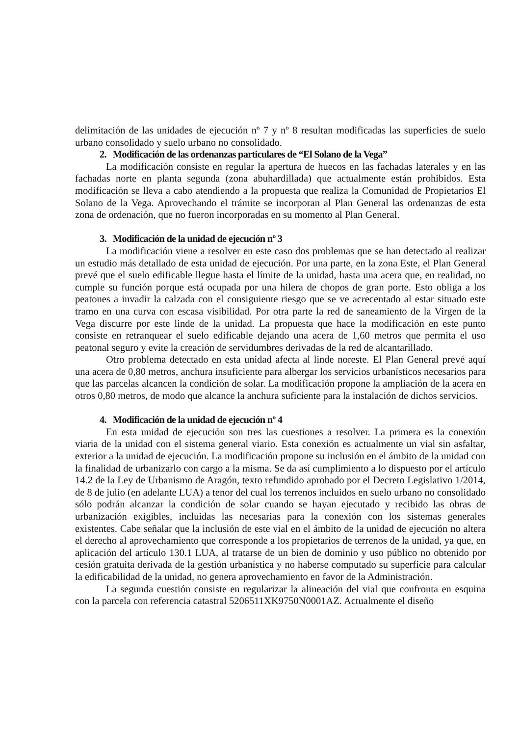delimitación de las unidades de ejecución nº 7 y nº 8 resultan modificadas las superficies de suelo urbano consolidado y suelo urbano no consolidado.
2. Modificación de las ordenanzas particulares de “El Solano de la Vega”
La modificación consiste en regular la apertura de huecos en las fachadas laterales y en las fachadas norte en planta segunda (zona abuhardillada) que actualmente están prohibidos. Esta modificación se lleva a cabo atendiendo a la propuesta que realiza la Comunidad de Propietarios El Solano de la Vega. Aprovechando el trámite se incorporan al Plan General las ordenanzas de esta zona de ordenación, que no fueron incorporadas en su momento al Plan General.
3. Modificación de la unidad de ejecución nº 3
La modificación viene a resolver en este caso dos problemas que se han detectado al realizar un estudio más detallado de esta unidad de ejecución. Por una parte, en la zona Este, el Plan General prevé que el suelo edificable llegue hasta el límite de la unidad, hasta una acera que, en realidad, no cumple su función porque está ocupada por una hilera de chopos de gran porte. Esto obliga a los peatones a invadir la calzada con el consiguiente riesgo que se ve acrecentado al estar situado este tramo en una curva con escasa visibilidad. Por otra parte la red de saneamiento de la Virgen de la Vega discurre por este linde de la unidad. La propuesta que hace la modificación en este punto consiste en retranquear el suelo edificable dejando una acera de 1,60 metros que permita el uso peatonal seguro y evite la creación de servidumbres derivadas de la red de alcantarillado.
Otro problema detectado en esta unidad afecta al linde noreste. El Plan General prevé aquí una acera de 0,80 metros, anchura insuficiente para albergar los servicios urbanísticos necesarios para que las parcelas alcancen la condición de solar. La modificación propone la ampliación de la acera en otros 0,80 metros, de modo que alcance la anchura suficiente para la instalación de dichos servicios.
4. Modificación de la unidad de ejecución nº 4
En esta unidad de ejecución son tres las cuestiones a resolver. La primera es la conexión viaria de la unidad con el sistema general viario. Esta conexión es actualmente un vial sin asfaltar, exterior a la unidad de ejecución. La modificación propone su inclusión en el ámbito de la unidad con la finalidad de urbanizarlo con cargo a la misma. Se da así cumplimiento a lo dispuesto por el artículo 14.2 de la Ley de Urbanismo de Aragón, texto refundido aprobado por el Decreto Legislativo 1/2014, de 8 de julio (en adelante LUA) a tenor del cual los terrenos incluidos en suelo urbano no consolidado sólo podrán alcanzar la condición de solar cuando se hayan ejecutado y recibido las obras de urbanización exigibles, incluidas las necesarias para la conexión con los sistemas generales existentes. Cabe señalar que la inclusión de este vial en el ámbito de la unidad de ejecución no altera el derecho al aprovechamiento que corresponde a los propietarios de terrenos de la unidad, ya que, en aplicación del artículo 130.1 LUA, al tratarse de un bien de dominio y uso público no obtenido por cesión gratuita derivada de la gestión urbanística y no haberse computado su superficie para calcular la edificabilidad de la unidad, no genera aprovechamiento en favor de la Administración.
La segunda cuestión consiste en regularizar la alineación del vial que confronta en esquina con la parcela con referencia catastral 5206511XK9750N0001AZ. Actualmente el diseño